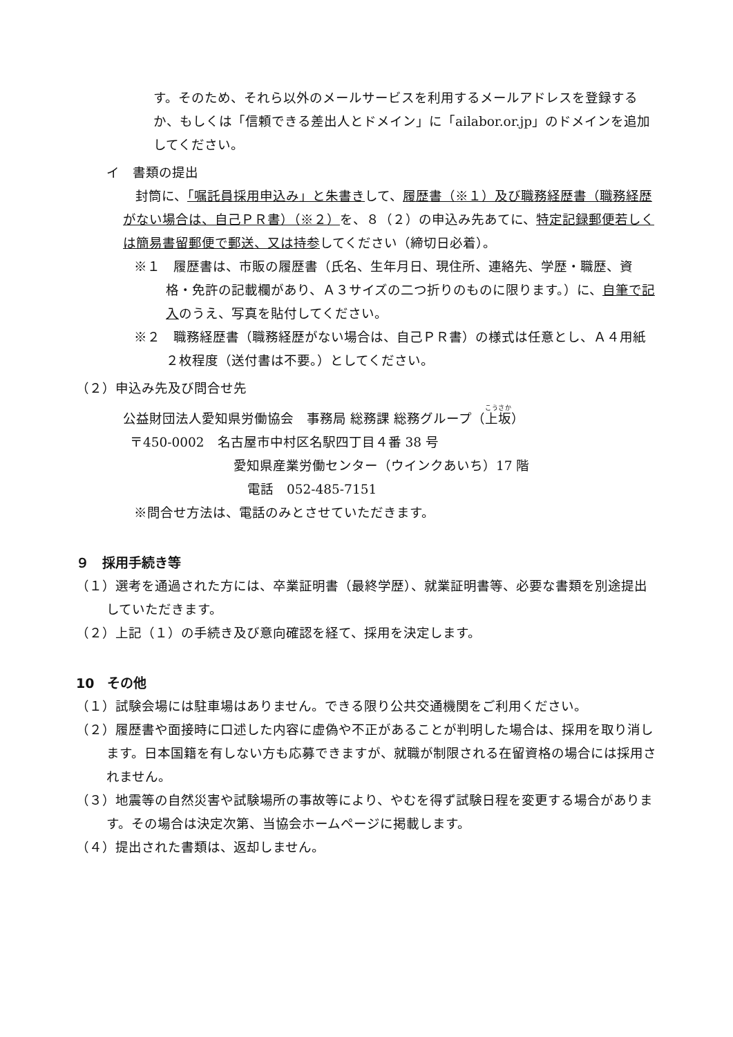す。そのため、それら以外のメールサービスを利用するメールアドレスを登録するか、もしくは「信頼できる差出人とドメイン」に「ailabor.or.jp」のドメインを追加してください。
イ　書類の提出
封筒に、「嘱託員採用申込み」と朱書きして、履歴書（※１）及び職務経歴書（職務経歴がない場合は、自己ＰＲ書）（※２）を、８（２）の申込み先あてに、特定記録郵便若しくは簡易書留郵便で郵送、又は持参してください（締切日必着）。
※１　履歴書は、市販の履歴書（氏名、生年月日、現住所、連絡先、学歴・職歴、資格・免許の記載欄があり、Ａ３サイズの二つ折りのものに限ります。）に、自筆で記入のうえ、写真を貼付してください。
※２　職務経歴書（職務経歴がない場合は、自己ＰＲ書）の様式は任意とし、Ａ４用紙２枚程度（送付書は不要。）としてください。
（２）申込み先及び問合せ先
公益財団法人愛知県労働協会　事務局 総務課 総務グループ（上坂）
〒450-0002　名古屋市中村区名駅四丁目４番 38 号
愛知県産業労働センター（ウインクあいち）17 階
電話　052-485-7151
※問合せ方法は、電話のみとさせていただきます。
９　採用手続き等
（１）選考を通過された方には、卒業証明書（最終学歴）、就業証明書等、必要な書類を別途提出していただきます。
（２）上記（１）の手続き及び意向確認を経て、採用を決定します。
10　その他
（１）試験会場には駐車場はありません。できる限り公共交通機関をご利用ください。
（２）履歴書や面接時に口述した内容に虚偽や不正があることが判明した場合は、採用を取り消します。日本国籍を有しない方も応募できますが、就職が制限される在留資格の場合には採用されません。
（３）地震等の自然災害や試験場所の事故等により、やむを得ず試験日程を変更する場合があります。その場合は決定次第、当協会ホームページに掲載します。
（４）提出された書類は、返却しません。